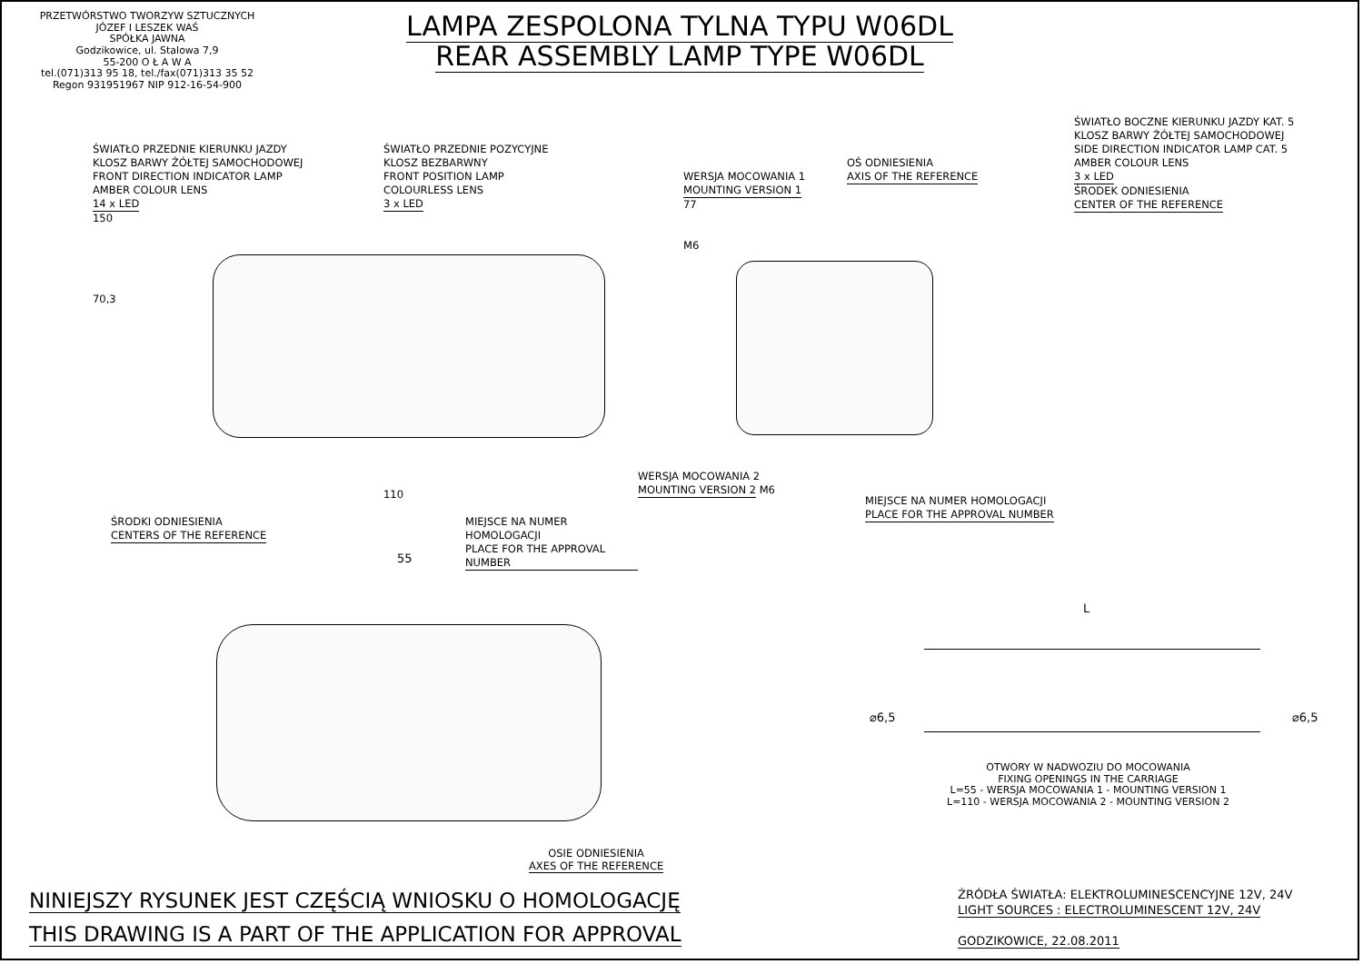PRZETWÓRSTWO TWORZYW SZTUCZNYCH
JÓZEF I LESZEK WAŚ
SPÓŁKA JAWNA
Godzikowice, ul. Stalowa 7,9
55-200 O Ł A W A
tel.(071)313 95 18, tel./fax(071)313 35 52
Regon 931951967 NIP 912-16-54-900
LAMPA ZESPOLONA TYLNA TYPU W06DL
REAR ASSEMBLY LAMP TYPE W06DL
ŚWIATŁO PRZEDNIE KIERUNKU JAZDY
KLOSZ BARWY ŻÓŁTEJ SAMOCHODOWEJ
FRONT DIRECTION INDICATOR LAMP
AMBER COLOUR LENS
14 x LED
150
70,3
ŚWIATŁO PRZEDNIE POZYCYJNE
KLOSZ BEZBARWNY
FRONT POSITION LAMP
COLOURLESS LENS
3 x LED
WERSJA MOCOWANIA 1
MOUNTING VERSION 1
77
M6
OŚ ODNIESIENIA
AXIS OF THE REFERENCE
ŚWIATŁO BOCZNE KIERUNKU JAZDY KAT. 5
KLOSZ BARWY ŻÓŁTEJ SAMOCHODOWEJ
SIDE DIRECTION INDICATOR LAMP CAT. 5
AMBER COLOUR LENS
3 x LED
ŚRODEK ODNIESIENIA
CENTER OF THE REFERENCE
ŚRODKI ODNIESIENIA
CENTERS OF THE REFERENCE
110
MIEJSCE NA NUMER HOMOLOGACJI
PLACE FOR THE APPROVAL NUMBER
WERSJA MOCOWANIA 2
MOUNTING VERSION 2 M6
MIEJSCE NA NUMER HOMOLOGACJI
PLACE FOR THE APPROVAL NUMBER
55
L
⌀6,5 ⌀6,5
OTWORY W NADWOZIU DO MOCOWANIA
FIXING OPENINGS IN THE CARRIAGE
L=55 - WERSJA MOCOWANIA 1 - MOUNTING VERSION 1
L=110 - WERSJA MOCOWANIA 2 - MOUNTING VERSION 2
OSIE ODNIESIENIA
AXES OF THE REFERENCE
NINIEJSZY RYSUNEK JEST CZĘŚCIĄ WNIOSKU O HOMOLOGACJĘ
THIS DRAWING IS A PART OF THE APPLICATION FOR APPROVAL
ŹRÓDŁA ŚWIATŁA: ELEKTROLUMINESCENCYJNE 12V, 24V
LIGHT SOURCES : ELECTROLUMINESCENT 12V, 24V
GODZIKOWICE, 22.08.2011